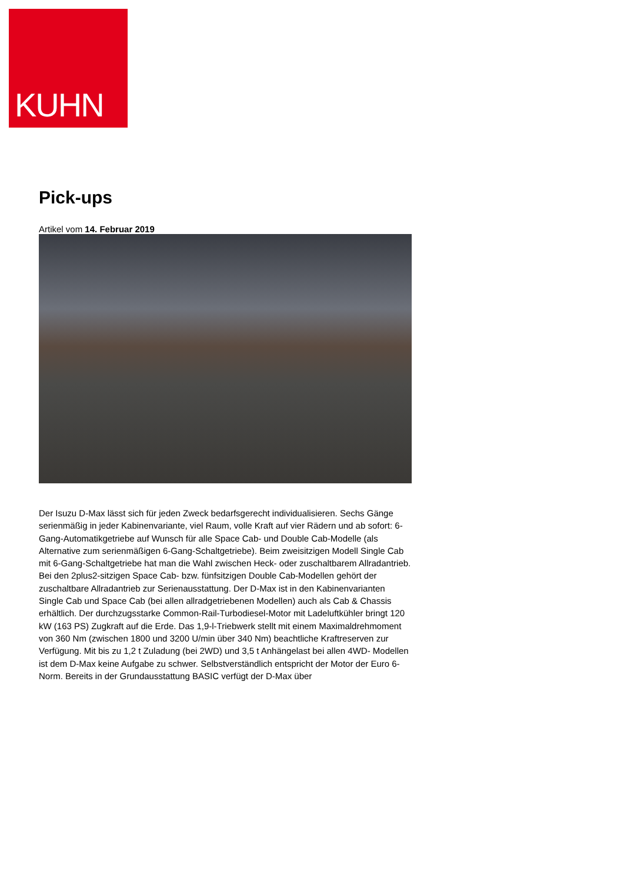KUHN
Pick-ups
Artikel vom 14. Februar 2019
Der Isuzu D-Max lässt sich für jeden Zweck bedarfsgerecht individualisieren. Sechs Gänge serienmäßig in jeder Kabinenvariante, viel Raum, volle Kraft auf vier Rädern und ab sofort: 6-Gang-Automatikgetriebe auf Wunsch für alle Space Cab- und Double Cab-Modelle (als Alternative zum serienmäßigen 6-Gang-Schaltgetriebe). Beim zweisitzigen Modell Single Cab mit 6-Gang-Schaltgetriebe hat man die Wahl zwischen Heck- oder zuschaltbarem Allradantrieb. Bei den 2plus2-sitzigen Space Cab- bzw. fünfsitzigen Double Cab-Modellen gehört der zuschaltbare Allradantrieb zur Serienausstattung. Der D-Max ist in den Kabinenvarianten Single Cab und Space Cab (bei allen allradgetriebenen Modellen) auch als Cab & Chassis erhältlich. Der durchzugsstarke Common-Rail-Turbodiesel-Motor mit Ladeluftkühler bringt 120 kW (163 PS) Zugkraft auf die Erde. Das 1,9-l-Triebwerk stellt mit einem Maximaldrehmoment von 360 Nm (zwischen 1800 und 3200 U/min über 340 Nm) beachtliche Kraftreserven zur Verfügung. Mit bis zu 1,2 t Zuladung (bei 2WD) und 3,5 t Anhängelast bei allen 4WD- Modellen ist dem D-Max keine Aufgabe zu schwer. Selbstverständlich entspricht der Motor der Euro 6-Norm. Bereits in der Grundausstattung BASIC verfügt der D-Max über